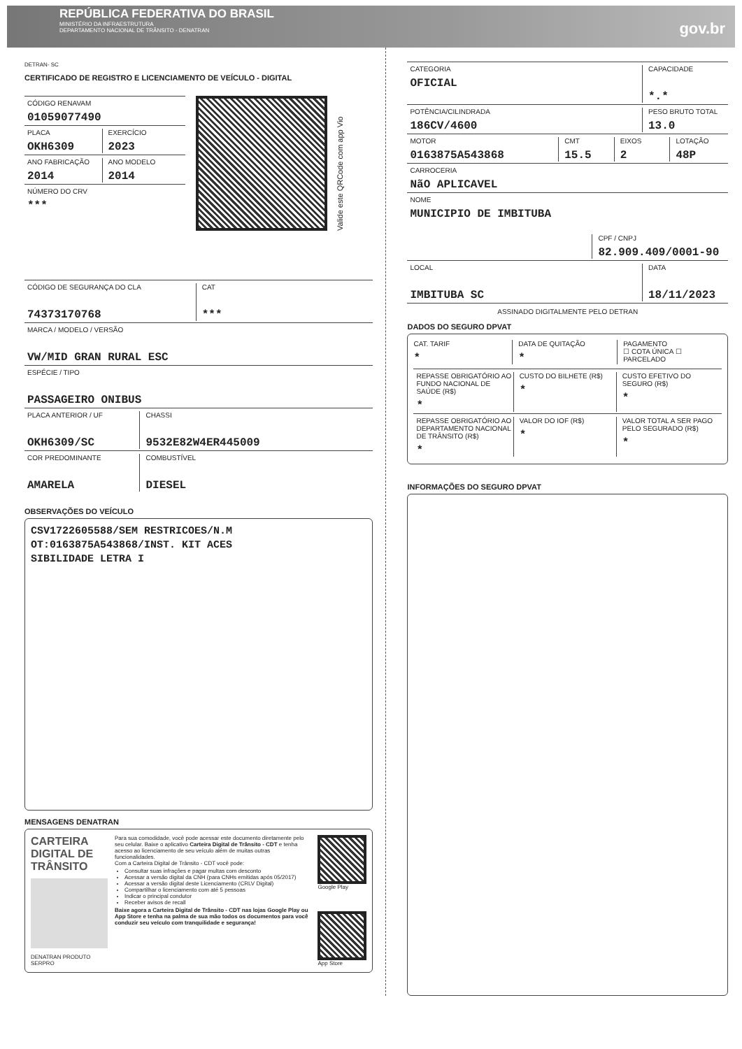REPÚBLICA FEDERATIVA DO BRASIL
MINISTÉRIO DA INFRAESTRUTURA
DEPARTAMENTO NACIONAL DE TRÂNSITO - DENATRAN
gov.br
DETRAN- SC
CERTIFICADO DE REGISTRO E LICENCIAMENTO DE VEÍCULO - DIGITAL
CÓDIGO RENAVAM
01059077490
PLACA
OKH6309
EXERCÍCIO
2023
ANO FABRICAÇÃO
2014
ANO MODELO
2014
NÚMERO DO CRV
***
Valide este QRCode com app Vio
CÓDIGO DE SEGURANÇA DO CLA
74373170768
CAT
***
MARCA / MODELO / VERSÃO
VW/MID GRAN RURAL ESC
ESPÉCIE / TIPO
PASSAGEIRO ONIBUS
PLACA ANTERIOR / UF
OKH6309/SC
CHASSI
9532E82W4ER445009
COR PREDOMINANTE
AMARELA
COMBUSTÍVEL
DIESEL
OBSERVAÇÕES DO VEÍCULO
CSV1722605588/SEM RESTRICOES/N.M
OT:0163875A543868/INST. KIT ACES
SIBILIDADE LETRA I
MENSAGENS DENATRAN
CARTEIRA DIGITAL DE TRÂNSITO
DENATRAN PRODUTO SERPRO
Para sua comodidade, você pode acessar este documento diretamente pelo seu celular. Baixe o aplicativo Carteira Digital de Trânsito - CDT e tenha acesso ao licenciamento de seu veículo além de muitas outras funcionalidades.
Com a Carteira Digital de Trânsito - CDT você pode:
Consultar suas infrações e pagar multas com desconto
Acessar a versão digital da CNH (para CNHs emitidas após 05/2017)
Acessar a versão digital deste Licenciamento (CRLV Digital)
Compartilhar o licenciamento com até 5 pessoas
Indicar o principal condutor
Receber avisos de recall
Baixe agora a Carteira Digital de Trânsito - CDT nas lojas Google Play ou App Store e tenha na palma de sua mão todos os documentos para você conduzir seu veículo com tranquilidade e segurança!
Google Play
App Store
CATEGORIA
OFICIAL
CAPACIDADE
*.*
POTÊNCIA/CILINDRADA
186CV/4600
PESO BRUTO TOTAL
13.0
MOTOR
0163875A543868
CMT
15.5
EIXOS
2
LOTAÇÃO
48P
CARROCERIA
NãO APLICAVEL
NOME
MUNICIPIO DE IMBITUBA
CPF / CNPJ
82.909.409/0001-90
LOCAL
IMBITUBA SC
DATA
18/11/2023
ASSINADO DIGITALMENTE PELO DETRAN
DADOS DO SEGURO DPVAT
CAT. TARIF
*
DATA DE QUITAÇÃO
*
PAGAMENTO
☐ COTA ÚNICA ☐ PARCELADO
REPASSE OBRIGATÓRIO AO FUNDO NACIONAL DE SAÚDE (R$)
*
CUSTO DO BILHETE (R$)
*
CUSTO EFETIVO DO SEGURO (R$)
*
REPASSE OBRIGATÓRIO AO DEPARTAMENTO NACIONAL DE TRÂNSITO (R$)
*
VALOR DO IOF (R$)
*
VALOR TOTAL A SER PAGO PELO SEGURADO (R$)
*
INFORMAÇÕES DO SEGURO DPVAT